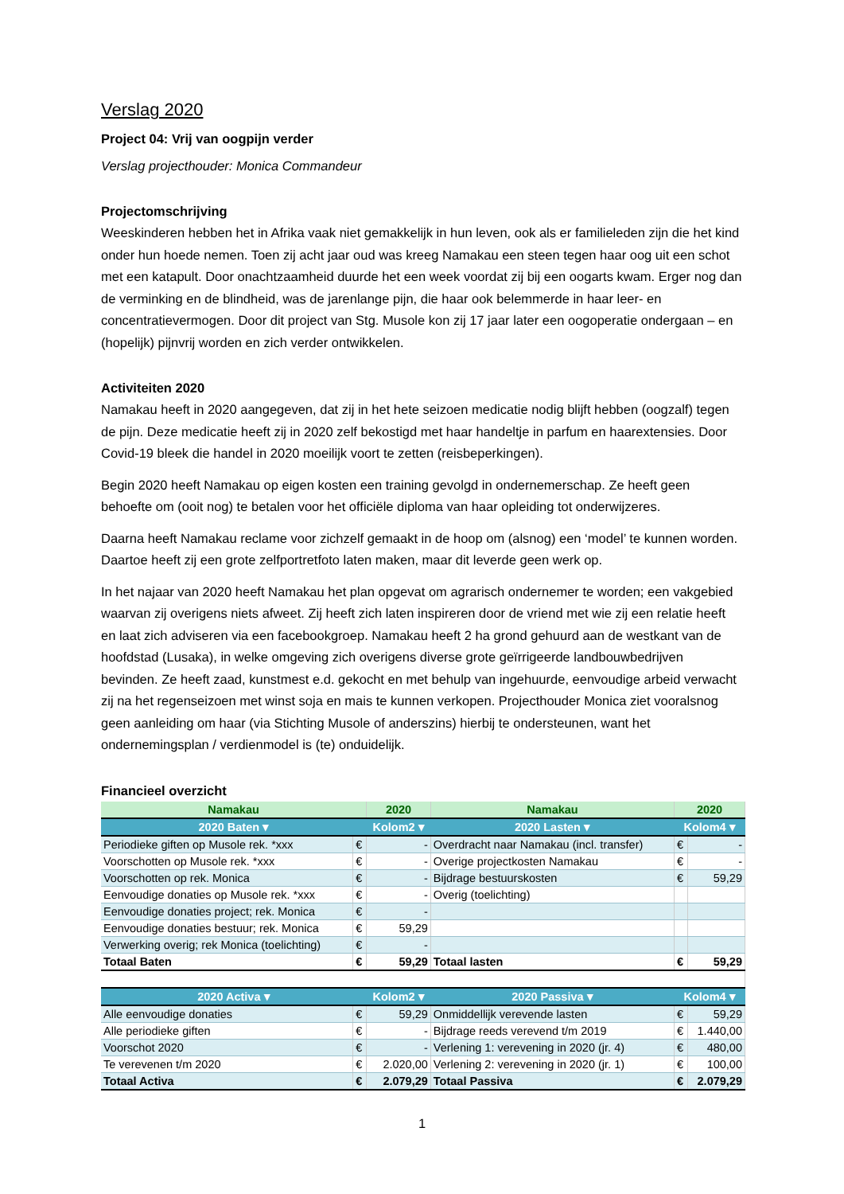Verslag 2020
Project 04: Vrij van oogpijn verder
Verslag projecthouder: Monica Commandeur
Projectomschrijving
Weeskinderen hebben het in Afrika vaak niet gemakkelijk in hun leven, ook als er familieleden zijn die het kind onder hun hoede nemen. Toen zij acht jaar oud was kreeg Namakau een steen tegen haar oog uit een schot met een katapult. Door onachtzaamheid duurde het een week voordat zij bij een oogarts kwam. Erger nog dan de verminking en de blindheid, was de jarenlange pijn, die haar ook belemmerde in haar leer- en concentratievermogen. Door dit project van Stg. Musole kon zij 17 jaar later een oogoperatie ondergaan – en (hopelijk) pijnvrij worden en zich verder ontwikkelen.
Activiteiten 2020
Namakau heeft in 2020 aangegeven, dat zij in het hete seizoen medicatie nodig blijft hebben (oogzalf) tegen de pijn. Deze medicatie heeft zij in 2020 zelf bekostigd met haar handeltje in parfum en haarextensies. Door Covid-19 bleek die handel in 2020 moeilijk voort te zetten (reisbeperkingen).
Begin 2020 heeft Namakau op eigen kosten een training gevolgd in ondernemerschap. Ze heeft geen behoefte om (ooit nog) te betalen voor het officiële diploma van haar opleiding tot onderwijzeres.
Daarna heeft Namakau reclame voor zichzelf gemaakt in de hoop om (alsnog) een ‘model’ te kunnen worden. Daartoe heeft zij een grote zelfportretfoto laten maken, maar dit leverde geen werk op.
In het najaar van 2020 heeft Namakau het plan opgevat om agrarisch ondernemer te worden; een vakgebied waarvan zij overigens niets afweet. Zij heeft zich laten inspireren door de vriend met wie zij een relatie heeft en laat zich adviseren via een facebookgroep. Namakau heeft 2 ha grond gehuurd aan de westkant van de hoofdstad (Lusaka), in welke omgeving zich overigens diverse grote geïrrigeerde landbouwbedrijven bevinden. Ze heeft zaad, kunstmest e.d. gekocht en met behulp van ingehuurde, eenvoudige arbeid verwacht zij na het regenseizoen met winst soja en mais te kunnen verkopen. Projecthouder Monica ziet vooralsnog geen aanleiding om haar (via Stichting Musole of anderszins) hierbij te ondersteunen, want het ondernemingsplan / verdienmodel is (te) onduidelijk.
Financieel overzicht
| Namakau | | 2020 | Namakau | 2020 | |
| 2020 Baten ▾ | | Kolom2 ▾ | 2020 Lasten ▾ | Kolom4 ▾ | |
| Periodieke giften op Musole rek. *xxx | € | - | Overdracht naar Namakau (incl. transfer) | € | - |
| Voorschotten op Musole rek. *xxx | € | - | Overige projectkosten Namakau | € | - |
| Voorschotten op rek. Monica | € | - | Bijdrage bestuurskosten | € | 59,29 |
| Eenvoudige donaties op Musole rek. *xxx | € | - | Overig (toelichting) | | |
| Eenvoudige donaties project; rek. Monica | € | - | | | |
| Eenvoudige donaties bestuur; rek. Monica | € | 59,29 | | | |
| Verwerking overig; rek Monica (toelichting) | € | - | | | |
| Totaal Baten | € | 59,29 | Totaal lasten | € | 59,29 |
| 2020 Activa ▾ | | Kolom2 ▾ | 2020 Passiva ▾ | Kolom4 ▾ | |
| Alle eenvoudige donaties | € | 59,29 | Onmiddellijk verevende lasten | € | 59,29 |
| Alle periodieke giften | € | - | Bijdrage reeds verevend t/m 2019 | € | 1.440,00 |
| Voorschot 2020 | € | - | Verlening 1: verevening in 2020 (jr. 4) | € | 480,00 |
| Te verevenen t/m 2020 | € | 2.020,00 | Verlening 2: verevening in 2020 (jr. 1) | € | 100,00 |
| Totaal Activa | € | 2.079,29 | Totaal Passiva | € | 2.079,29 |
1